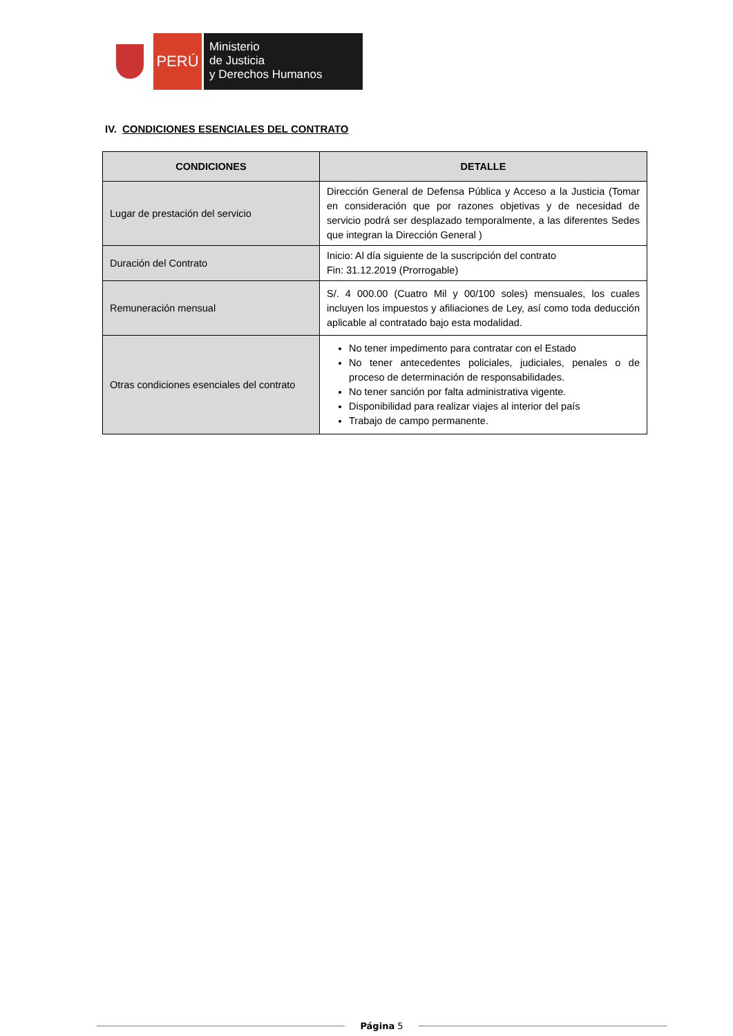PERÚ
Ministerio
de Justicia
y Derechos Humanos
IV. CONDICIONES ESENCIALES DEL CONTRATO
| CONDICIONES | DETALLE |
| --- | --- |
| Lugar de prestación del servicio | Dirección General de Defensa Pública y Acceso a la Justicia (Tomar en consideración que por razones objetivas y de necesidad de servicio podrá ser desplazado temporalmente, a las diferentes Sedes que integran la Dirección General ) |
| Duración del Contrato | Inicio: Al día siguiente de la suscripción del contrato Fin: 31.12.2019 (Prorrogable) |
| Remuneración mensual | S/. 4 000.00 (Cuatro Mil y 00/100 soles) mensuales, los cuales incluyen los impuestos y afiliaciones de Ley, así como toda deducción aplicable al contratado bajo esta modalidad. |
| Otras condiciones esenciales del contrato | No tener impedimento para contratar con el Estado No tener antecedentes policiales, judiciales, penales o de proceso de determinación de responsabilidades. No tener sanción por falta administrativa vigente. Disponibilidad para realizar viajes al interior del país Trabajo de campo permanente. |
Página 5